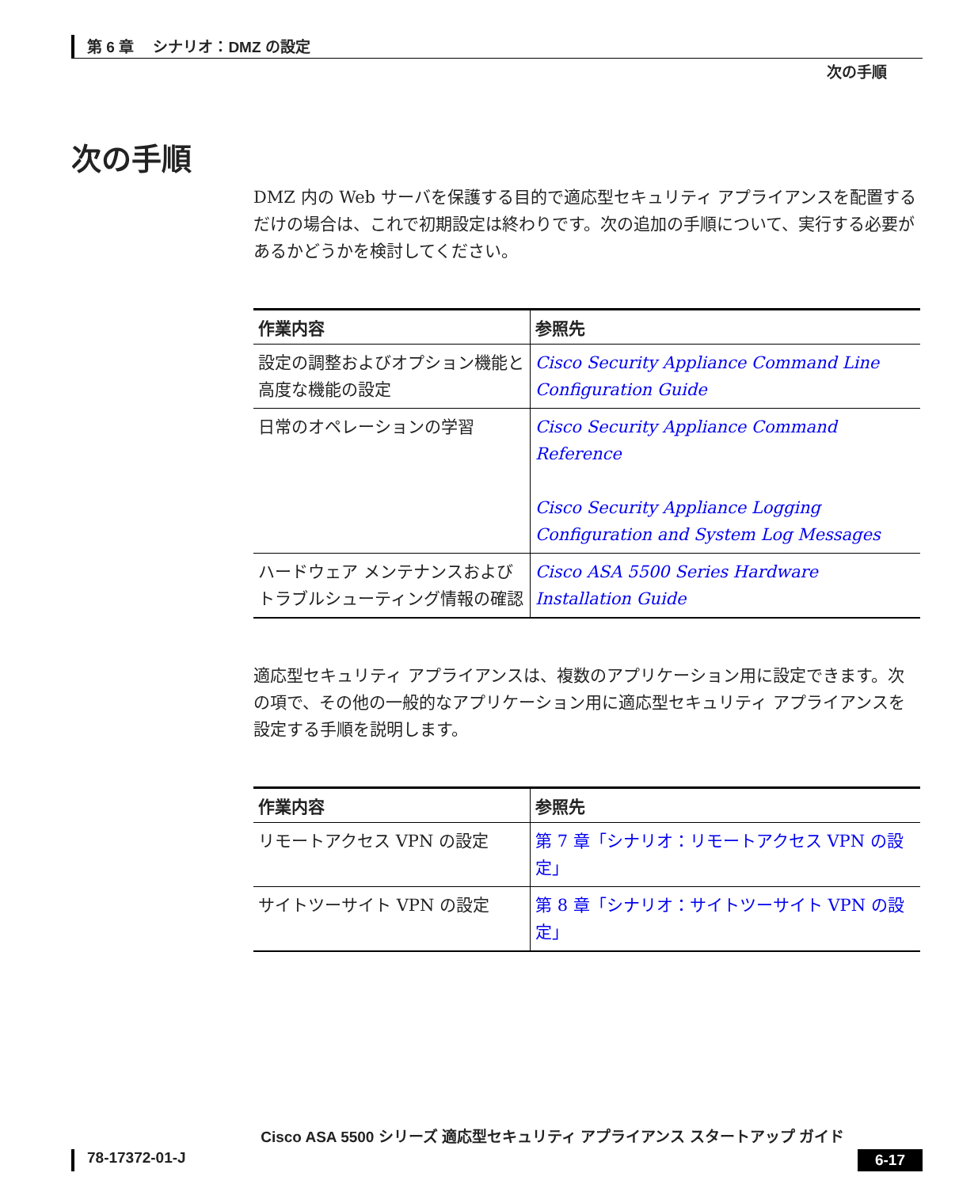第 6 章　 シナリオ：DMZ の設定
次の手順
次の手順
DMZ 内の Web サーバを保護する目的で適応型セキュリティ アプライアンスを配置するだけの場合は、これで初期設定は終わりです。次の追加の手順について、実行する必要があるかどうかを検討してください。
| 作業内容 | 参照先 |
| --- | --- |
| 設定の調整およびオプション機能と高度な機能の設定 | Cisco Security Appliance Command Line Configuration Guide |
| 日常のオペレーションの学習 | Cisco Security Appliance Command Reference Cisco Security Appliance Logging Configuration and System Log Messages |
| ハードウェア メンテナンスおよびトラブルシューティング情報の確認 | Cisco ASA 5500 Series Hardware Installation Guide |
適応型セキュリティ アプライアンスは、複数のアプリケーション用に設定できます。次の項で、その他の一般的なアプリケーション用に適応型セキュリティ アプライアンスを設定する手順を説明します。
| 作業内容 | 参照先 |
| --- | --- |
| リモートアクセス VPN の設定 | 第 7 章「シナリオ：リモートアクセス VPN の設定」 |
| サイトツーサイト VPN の設定 | 第 8 章「シナリオ：サイトツーサイト VPN の設定」 |
Cisco ASA 5500 シリーズ 適応型セキュリティ アプライアンス スタートアップ ガイド
78-17372-01-J 6-17